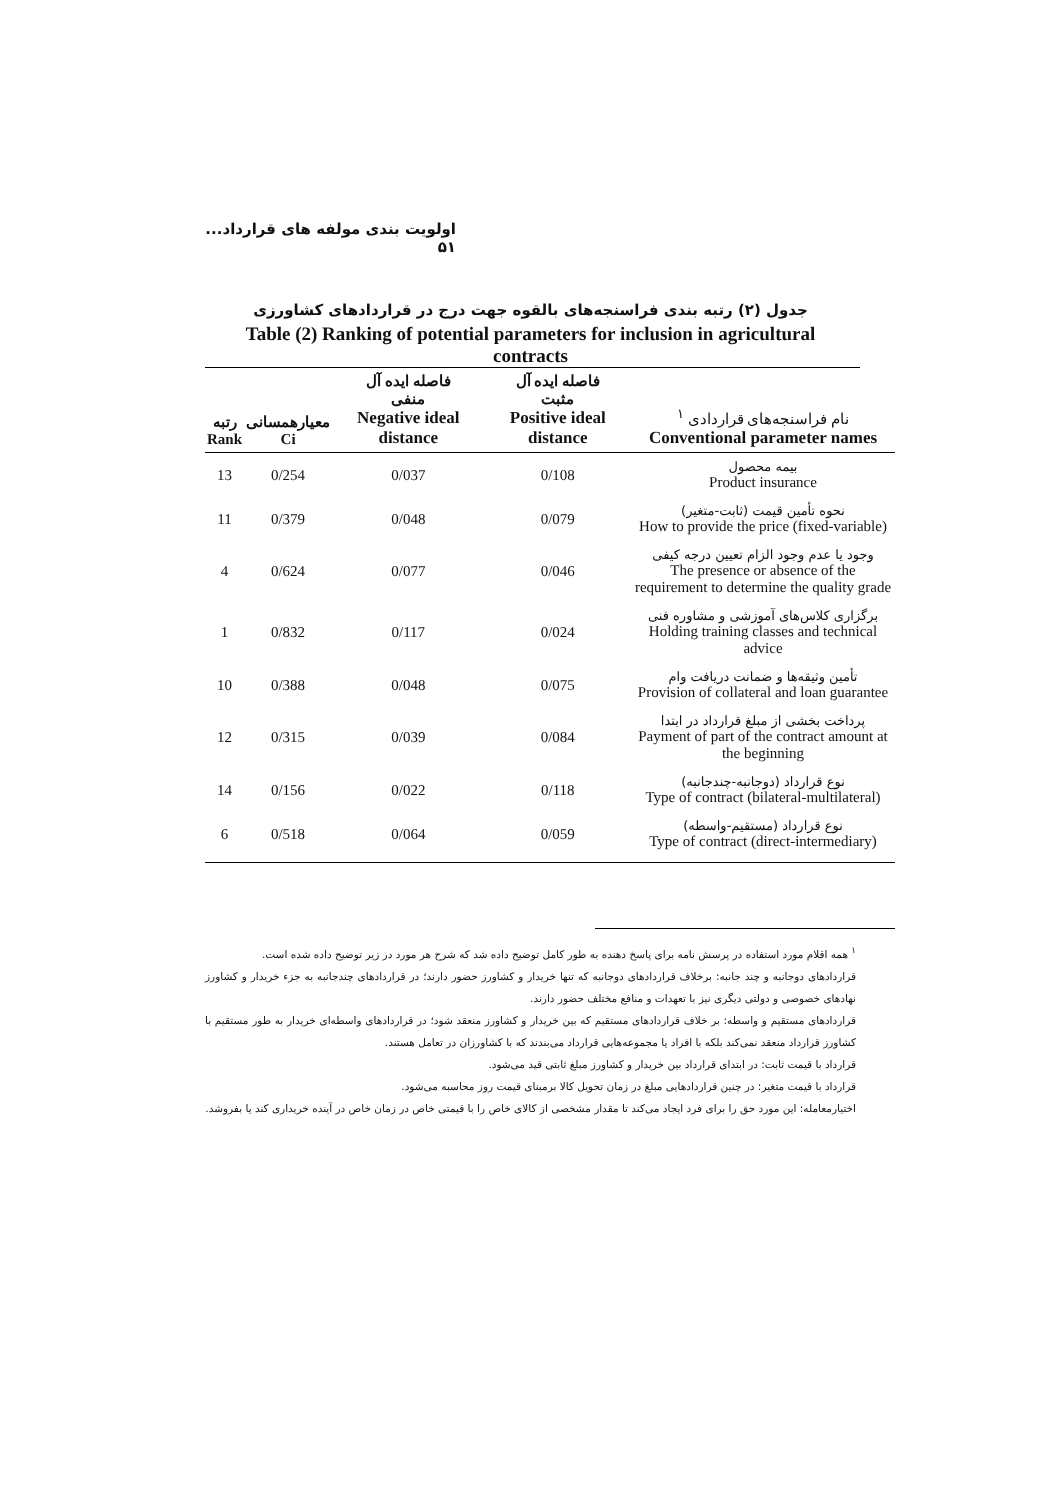اولویت بندی مولفه های قرارداد... ۵۱
جدول (۲) رتبه بندی فراسنجه‌های بالقوه جهت درج در قراردادهای کشاورزی
Table (2) Ranking of potential parameters for inclusion in agricultural contracts
| نام فراسنجه‌های قراردادی <sup>۱</sup> Conventional parameter names | فاصله ایده آل مثبت Positive ideal distance | فاصله ایده آل منفی Negative ideal distance | معیارهمسانی Ci | رتبه Rank |
| --- | --- | --- | --- | --- |
| بیمه محصول Product insurance | 0/108 | 0/037 | 0/254 | 13 |
| نحوه تأمین قیمت (ثابت-متغیر) How to provide the price (fixed-variable) | 0/079 | 0/048 | 0/379 | 11 |
| وجود یا عدم وجود الزام تعیین درجه کیفی The presence or absence of the requirement to determine the quality grade | 0/046 | 0/077 | 0/624 | 4 |
| برگزاری کلاس‌های آموزشی و مشاوره فنی Holding training classes and technical advice | 0/024 | 0/117 | 0/832 | 1 |
| تأمین وثیقه‌ها و ضمانت دریافت وام Provision of collateral and loan guarantee | 0/075 | 0/048 | 0/388 | 10 |
| پرداخت بخشی از مبلغ قرارداد در ابتدا Payment of part of the contract amount at the beginning | 0/084 | 0/039 | 0/315 | 12 |
| نوع قرارداد (دوجانبه-چندجانبه) Type of contract (bilateral-multilateral) | 0/118 | 0/022 | 0/156 | 14 |
| نوع قرارداد (مستقیم-واسطه) Type of contract (direct-intermediary) | 0/059 | 0/064 | 0/518 | 6 |
<sup>۱</sup> همه اقلام مورد استفاده در پرسش نامه برای پاسخ دهنده به طور کامل توضیح داده شد که شرح هر مورد در زیر توضیح داده شده است.
قراردادهای دوجانبه و چند جانبه: برخلاف قراردادهای دوجانبه که تنها خریدار و کشاورز حضور دارند؛ در قراردادهای چندجانبه به جزء خریدار و کشاورز نهادهای خصوصی و دولتی دیگری نیز با تعهدات و منافع مختلف حضور دارند.
قراردادهای مستقیم و واسطه: بر خلاف قراردادهای مستقیم که بین خریدار و کشاورز منعقد شود؛ در قراردادهای واسطه‌ای خریدار به طور مستقیم با کشاورز قرارداد منعقد نمی‌کند بلکه با افراد یا مجموعه‌هایی قرارداد می‌بندند که با کشاورزان در تعامل هستند.
قرارداد با قیمت ثابت: در ابتدای قرارداد بین خریدار و کشاورز مبلغ ثابتی قید می‌شود.
قرارداد با قیمت متغیر: در چنین قراردادهایی مبلغ در زمان تحویل کالا برمبنای قیمت روز محاسبه می‌شود.
اختیارمعامله: این مورد حق را برای فرد ایجاد می‌کند تا مقدار مشخصی از کالای خاص را با قیمتی خاص در زمان خاص در آینده خریداری کند یا بفروشد.